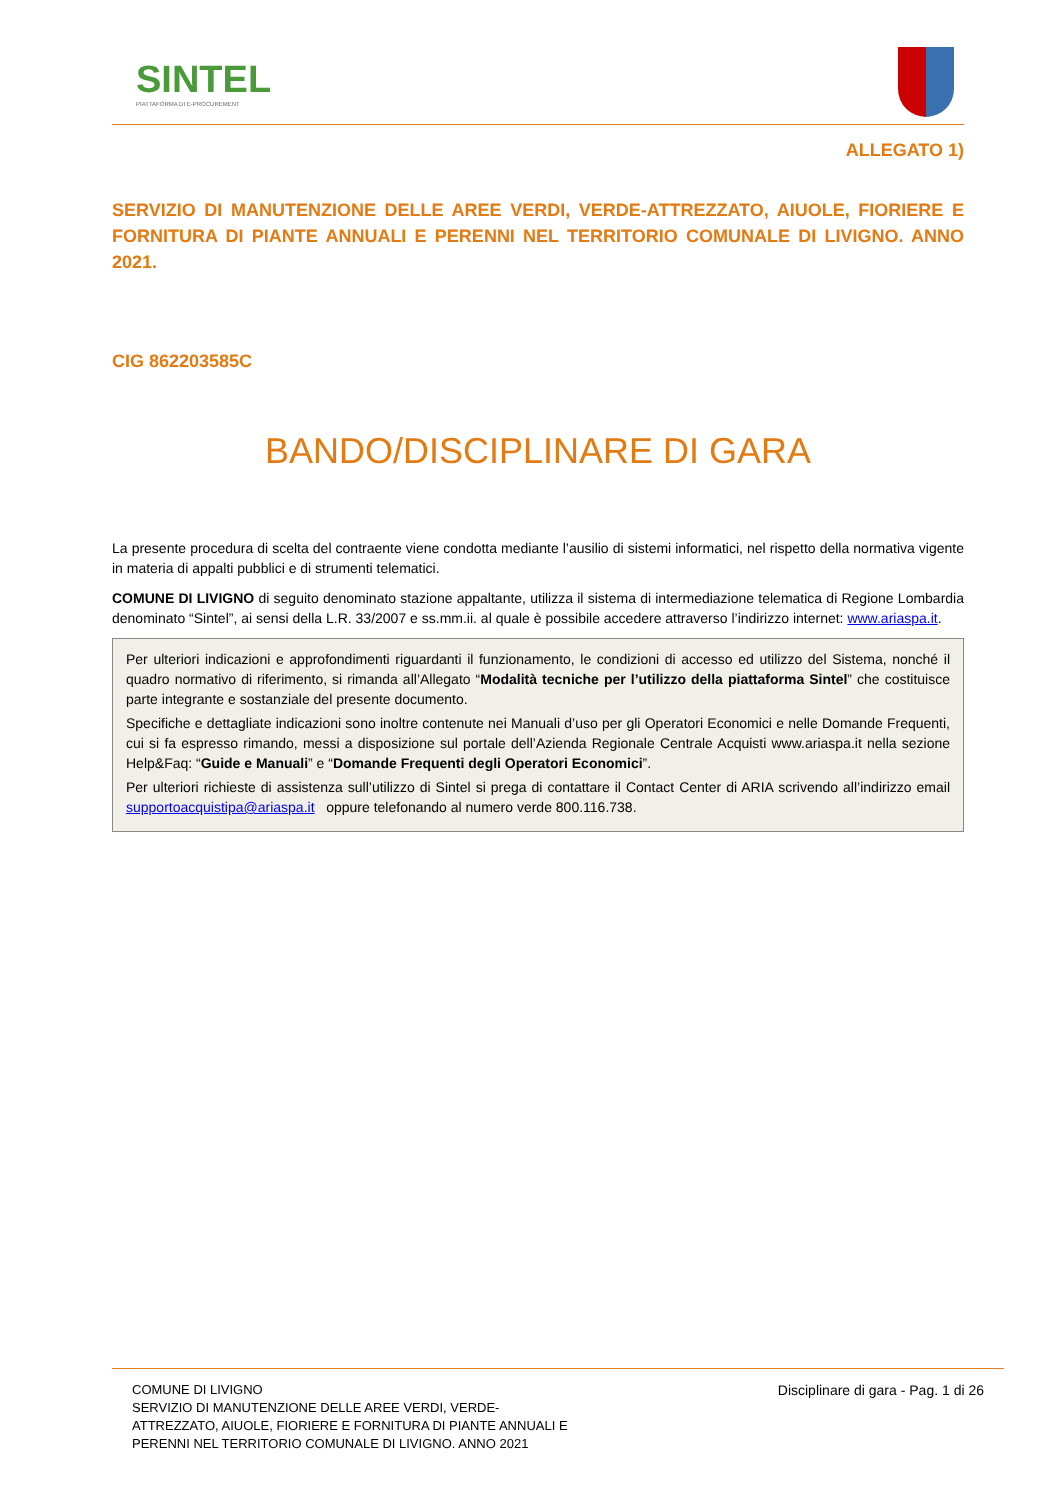SINTEL
PIATTAFORMA DI E-PROCUREMENT
ALLEGATO 1)
SERVIZIO DI MANUTENZIONE DELLE AREE VERDI, VERDE-ATTREZZATO, AIUOLE, FIORIERE E FORNITURA DI PIANTE ANNUALI E PERENNI NEL TERRITORIO COMUNALE DI LIVIGNO. ANNO 2021.
CIG 862203585C
BANDO/DISCIPLINARE DI GARA
La presente procedura di scelta del contraente viene condotta mediante l’ausilio di sistemi informatici, nel rispetto della normativa vigente in materia di appalti pubblici e di strumenti telematici.
COMUNE DI LIVIGNO di seguito denominato stazione appaltante, utilizza il sistema di intermediazione telematica di Regione Lombardia denominato “Sintel”, ai sensi della L.R. 33/2007 e ss.mm.ii. al quale è possibile accedere attraverso l’indirizzo internet: www.ariaspa.it.
Per ulteriori indicazioni e approfondimenti riguardanti il funzionamento, le condizioni di accesso ed utilizzo del Sistema, nonché il quadro normativo di riferimento, si rimanda all’Allegato “Modalità tecniche per l’utilizzo della piattaforma Sintel” che costituisce parte integrante e sostanziale del presente documento.
Specifiche e dettagliate indicazioni sono inoltre contenute nei Manuali d’uso per gli Operatori Economici e nelle Domande Frequenti, cui si fa espresso rimando, messi a disposizione sul portale dell’Azienda Regionale Centrale Acquisti www.ariaspa.it nella sezione Help&Faq: “Guide e Manuali” e “Domande Frequenti degli Operatori Economici”.
Per ulteriori richieste di assistenza sull’utilizzo di Sintel si prega di contattare il Contact Center di ARIA scrivendo all’indirizzo email supportoacquistipa@ariaspa.it oppure telefonando al numero verde 800.116.738.
COMUNE DI LIVIGNO
SERVIZIO DI MANUTENZIONE DELLE AREE VERDI, VERDE-
ATTREZZATO, AIUOLE, FIORIERE E FORNITURA DI PIANTE ANNUALI E
PERENNI NEL TERRITORIO COMUNALE DI LIVIGNO. ANNO 2021
Disciplinare di gara - Pag. 1 di 26